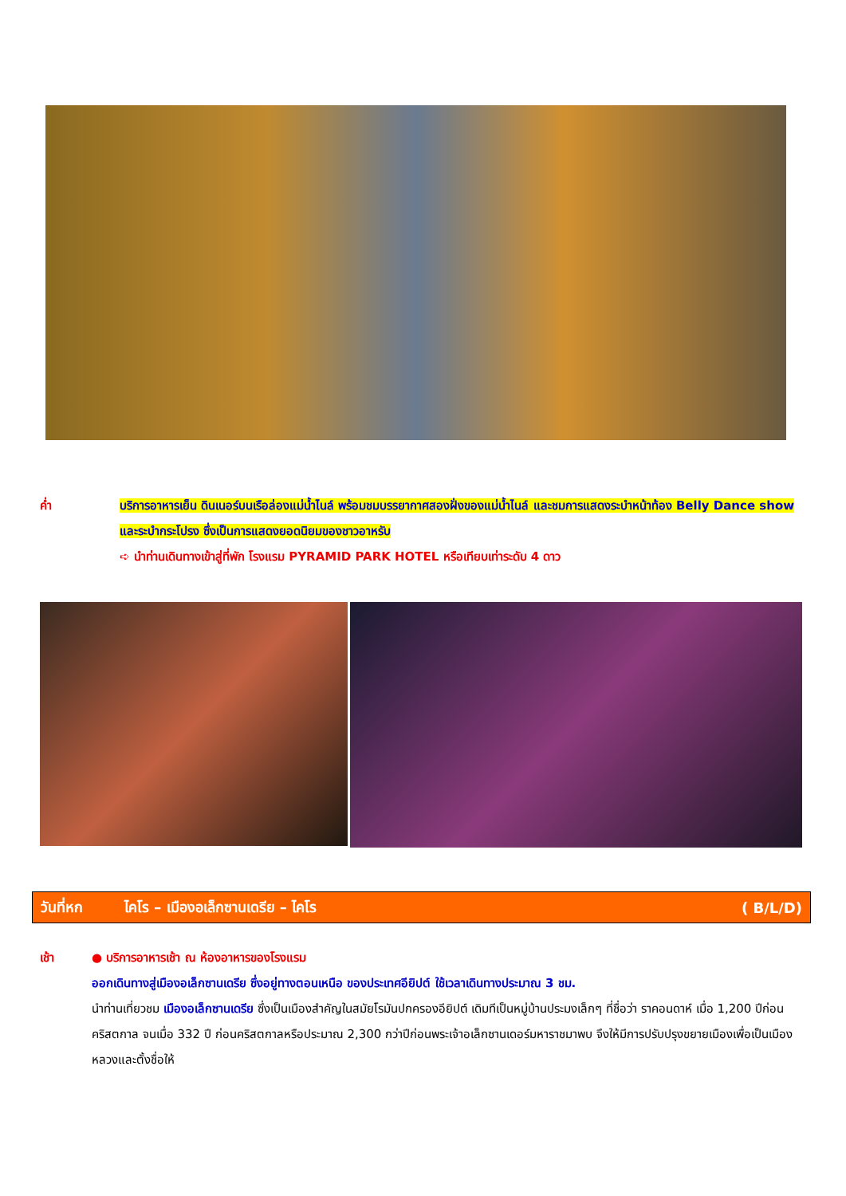ค่ำ บริการอาหารเย็น ดินเนอร์บนเรือล่องแม่น้ำไนล์ พร้อมชมบรรยากาศสองฝั่งของแม่น้ำไนล์ และชมการแสดงระบำหน้าท้อง Belly Dance show และระบำกระโปรง ซึ่งเป็นการแสดงยอดนิยมของชาวอาหรับ
➪ นำท่านเดินทางเข้าสู่ที่พัก โรงแรม PYRAMID PARK HOTEL หรือเทียบเท่าระดับ 4 ดาว
วันที่หก ไคโร – เมืองอเล็กซานเดรีย – ไคโร ( B/L/D)
เช้า ● บริการอาหารเช้า ณ ห้องอาหารของโรงแรม
ออกเดินทางสู่เมืองอเล็กซานเดรีย ซึ่งอยู่ทางตอนเหนือ ของประเทศอียิปต์ ใช้เวลาเดินทางประมาณ 3 ชม.
นำท่านเที่ยวชม เมืองอเล็กซานเดรีย ซึ่งเป็นเมืองสำคัญในสมัยโรมันปกครองอียิปต์ เดิมทีเป็นหมู่บ้านประมงเล็กๆ ที่ชื่อว่า ราคอนดาห์ เมื่อ 1,200 ปีก่อนคริสตกาล จนเมื่อ 332 ปี ก่อนคริสตกาลหรือประมาณ 2,300 กว่าปีก่อนพระเจ้าอเล็กซานเดอร์มหาราชมาพบ จึงให้มีการปรับปรุงขยายเมืองเพื่อเป็นเมืองหลวงและตั้งชื่อให้